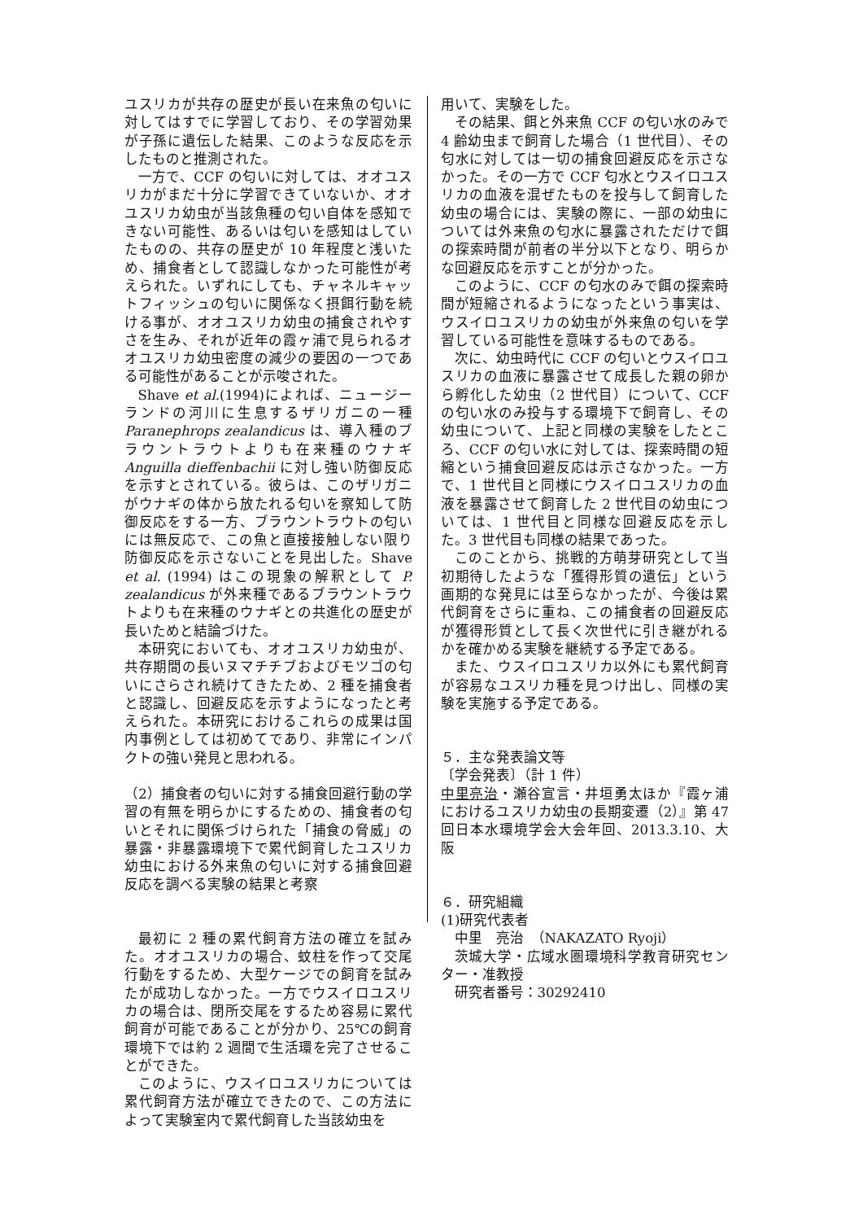ユスリカが共存の歴史が長い在来魚の匂いに対してはすでに学習しており、その学習効果が子孫に遺伝した結果、このような反応を示したものと推測された。
一方で、CCF の匂いに対しては、オオユスリカがまだ十分に学習できていないか、オオユスリカ幼虫が当該魚種の匂い自体を感知できない可能性、あるいは匂いを感知はしていたものの、共存の歴史が 10 年程度と浅いため、捕食者として認識しなかった可能性が考えられた。いずれにしても、チャネルキャットフィッシュの匂いに関係なく摂餌行動を続ける事が、オオユスリカ幼虫の捕食されやすさを生み、それが近年の霞ヶ浦で見られるオオユスリカ幼虫密度の減少の要因の一つである可能性があることが示唆された。
Shave et al.(1994)によれば、ニュージーランドの河川に生息するザリガニの一種 Paranephrops zealandicus は、導入種のブラウントラウトよりも在来種のウナギ Anguilla dieffenbachii に対し強い防御反応を示すとされている。彼らは、このザリガニがウナギの体から放たれる匂いを察知して防御反応をする一方、ブラウントラウトの匂いには無反応で、この魚と直接接触しない限り防御反応を示さないことを見出した。Shave et al. (1994) はこの現象の解釈として P. zealandicus が外来種であるブラウントラウトよりも在来種のウナギとの共進化の歴史が長いためと結論づけた。
本研究においても、オオユスリカ幼虫が、共存期間の長いヌマチチブおよびモツゴの匂いにさらされ続けてきたため、2 種を捕食者と認識し、回避反応を示すようになったと考えられた。本研究におけるこれらの成果は国内事例としては初めてであり、非常にインパクトの強い発見と思われる。
（2）捕食者の匂いに対する捕食回避行動の学習の有無を明らかにするための、捕食者の匂いとそれに関係づけられた「捕食の脅威」の暴露・非暴露環境下で累代飼育したユスリカ幼虫における外来魚の匂いに対する捕食回避反応を調べる実験の結果と考察
最初に 2 種の累代飼育方法の確立を試みた。オオユスリカの場合、蚊柱を作って交尾行動をするため、大型ケージでの飼育を試みたが成功しなかった。一方でウスイロユスリカの場合は、閉所交尾をするため容易に累代飼育が可能であることが分かり、25℃の飼育環境下では約 2 週間で生活環を完了させることができた。
このように、ウスイロユスリカについては累代飼育方法が確立できたので、この方法によって実験室内で累代飼育した当該幼虫を
用いて、実験をした。
その結果、餌と外来魚 CCF の匂い水のみで 4 齢幼虫まで飼育した場合（1 世代目）、その匂水に対しては一切の捕食回避反応を示さなかった。その一方で CCF 匂水とウスイロユスリカの血液を混ぜたものを投与して飼育した幼虫の場合には、実験の際に、一部の幼虫については外来魚の匂水に暴露されただけで餌の探索時間が前者の半分以下となり、明らかな回避反応を示すことが分かった。
このように、CCF の匂水のみで餌の探索時間が短縮されるようになったという事実は、ウスイロユスリカの幼虫が外来魚の匂いを学習している可能性を意味するものである。
次に、幼虫時代に CCF の匂いとウスイロユスリカの血液に暴露させて成長した親の卵から孵化した幼虫（2 世代目）について、CCF の匂い水のみ投与する環境下で飼育し、その幼虫について、上記と同様の実験をしたところ、CCF の匂い水に対しては、探索時間の短縮という捕食回避反応は示さなかった。一方で、1 世代目と同様にウスイロユスリカの血液を暴露させて飼育した 2 世代目の幼虫については、1 世代目と同様な回避反応を示した。3 世代目も同様の結果であった。
このことから、挑戦的方萌芽研究として当初期待したような「獲得形質の遺伝」という画期的な発見には至らなかったが、今後は累代飼育をさらに重ね、この捕食者の回避反応が獲得形質として長く次世代に引き継がれるかを確かめる実験を継続する予定である。
また、ウスイロユスリカ以外にも累代飼育が容易なユスリカ種を見つけ出し、同様の実験を実施する予定である。
５．主な発表論文等
〔学会発表〕（計 1 件）
中里亮治・瀬谷宣言・井垣勇太ほか『霞ヶ浦におけるユスリカ幼虫の長期変遷（2）』第 47 回日本水環境学会大会年回、2013.3.10、大阪
６．研究組織
(1)研究代表者
中里　亮治　（NAKAZATO Ryoji）
茨城大学・広域水圏環境科学教育研究センター・准教授
研究者番号：30292410